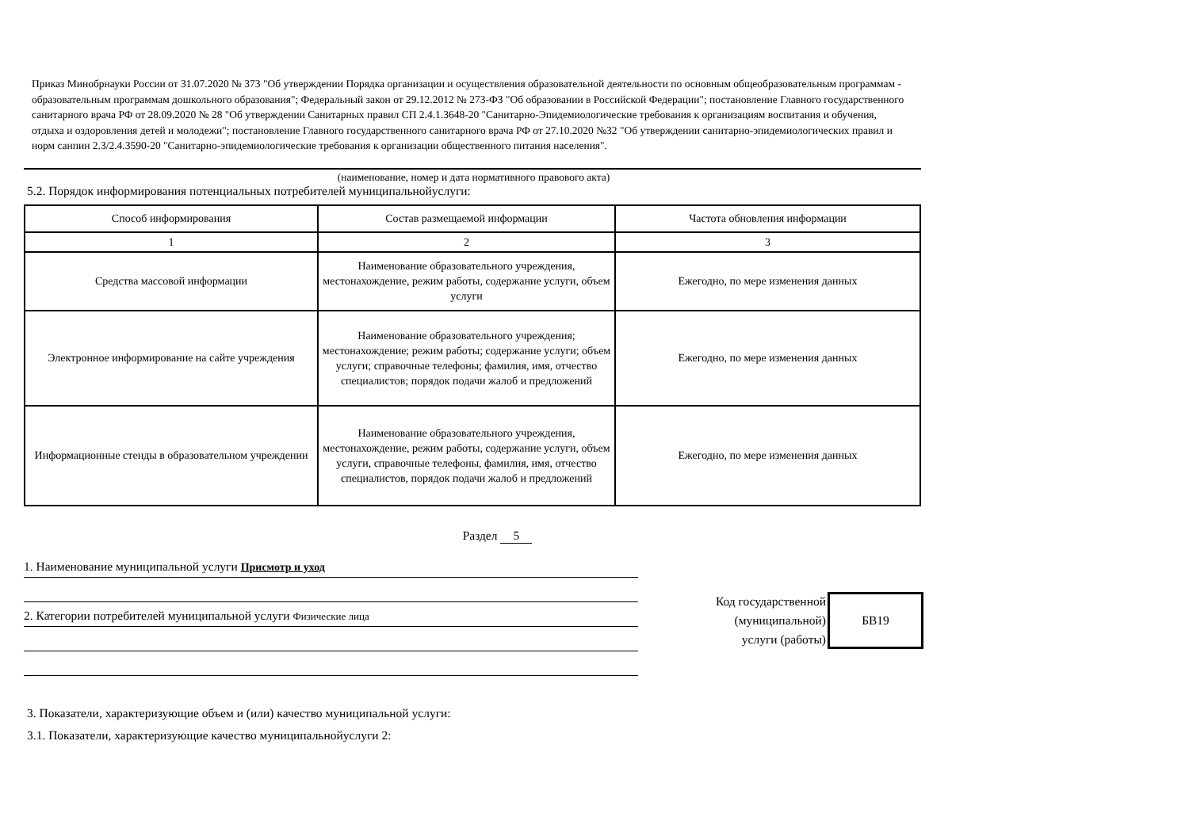Приказ Минобрнауки России от 31.07.2020 № 373 "Об утверждении Порядка организации и осуществления образовательной деятельности по основным общеобразовательным программам - образовательным программам дошкольного образования"; Федеральный закон от 29.12.2012 № 273-ФЗ "Об образовании в Российской Федерации"; постановление Главного государственного санитарного врача РФ от 28.09.2020 № 28 "Об утверждении Санитарных правил СП 2.4.1.3648-20 "Санитарно-Эпидемиологические требования к организациям воспитания и обучения, отдыха и оздоровления детей и молодежи"; постановление Главного государственного санитарного врача РФ от 27.10.2020 №32 "Об утверждении санитарно-эпидемиологических правил и норм санпин 2.3/2.4.3590-20 "Санитарно-эпидемиологические требования к организации общественного питания населения".
(наименование, номер и дата нормативного правового акта)
5.2. Порядок информирования потенциальных потребителей муниципальнойуслуги:
| Способ информирования | Состав размещаемой информации | Частота обновления информации |
| --- | --- | --- |
| 1 | 2 | 3 |
| Средства массовой информации | Наименование образовательного учреждения, местонахождение, режим работы, содержание услуги, объем услуги | Ежегодно, по мере изменения данных |
| Электронное информирование на сайте учреждения | Наименование образовательного учреждения; местонахождение; режим работы; содержание услуги; объем услуги; справочные телефоны; фамилия, имя, отчество специалистов; порядок подачи жалоб и предложений | Ежегодно, по мере изменения данных |
| Информационные стенды в образовательном учреждении | Наименование образовательного учреждения, местонахождение, режим работы, содержание услуги, объем услуги, справочные телефоны, фамилия, имя, отчество специалистов, порядок подачи жалоб и предложений | Ежегодно, по мере изменения данных |
Раздел 5
1. Наименование муниципальной услуги Присмотр и уход
2. Категории потребителей муниципальной услуги Физические лица
Код государственной
(муниципальной)
услуги (работы)
БВ19
3. Показатели, характеризующие объем и (или) качество муниципальной услуги:
3.1. Показатели, характеризующие качество муниципальнойуслуги 2: